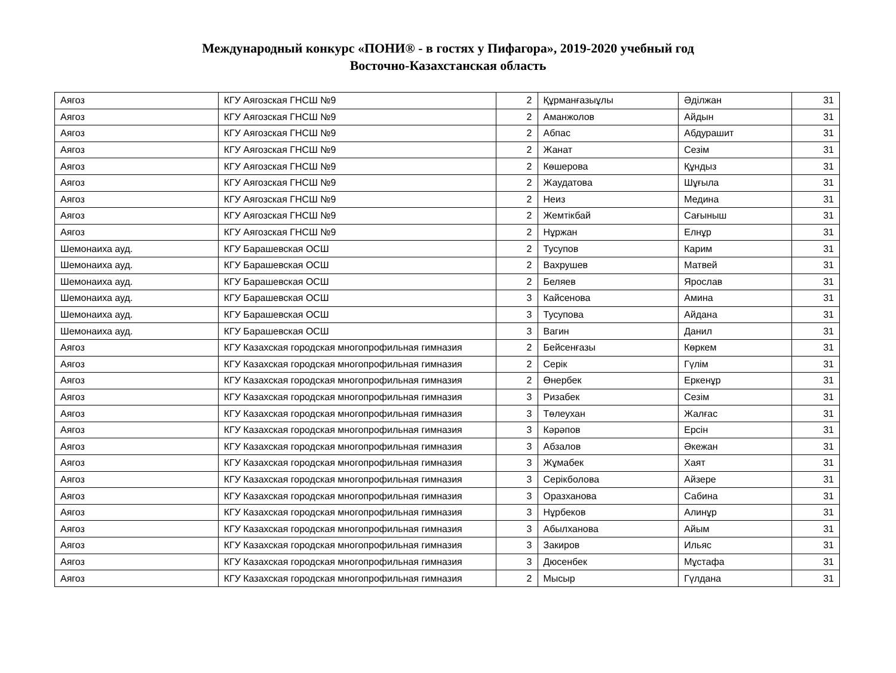Международный конкурс «ПОНИ® - в гостях у Пифагора», 2019-2020 учебный год
Восточно-Казахстанская область
| Аягоз | КГУ Аягозская ГНСШ №9 | 2 | Құрманғазыұлы | Әділжан | 31 |
| Аягоз | КГУ Аягозская ГНСШ №9 | 2 | Аманжолов | Айдын | 31 |
| Аягоз | КГУ Аягозская ГНСШ №9 | 2 | Абпас | Абдурашит | 31 |
| Аягоз | КГУ Аягозская ГНСШ №9 | 2 | Жанат | Сезім | 31 |
| Аягоз | КГУ Аягозская ГНСШ №9 | 2 | Көшерова | Құндыз | 31 |
| Аягоз | КГУ Аягозская ГНСШ №9 | 2 | Жаудатова | Шұғыла | 31 |
| Аягоз | КГУ Аягозская ГНСШ №9 | 2 | Неиз | Медина | 31 |
| Аягоз | КГУ Аягозская ГНСШ №9 | 2 | Жемтікбай | Сағыныш | 31 |
| Аягоз | КГУ Аягозская ГНСШ №9 | 2 | Нұржан | Елнұр | 31 |
| Шемонаиха ауд. | КГУ Барашевская ОСШ | 2 | Тусупов | Карим | 31 |
| Шемонаиха ауд. | КГУ Барашевская ОСШ | 2 | Вахрушев | Матвей | 31 |
| Шемонаиха ауд. | КГУ Барашевская ОСШ | 2 | Беляев | Ярослав | 31 |
| Шемонаиха ауд. | КГУ Барашевская ОСШ | 3 | Кайсенова | Амина | 31 |
| Шемонаиха ауд. | КГУ Барашевская ОСШ | 3 | Тусупова | Айдана | 31 |
| Шемонаиха ауд. | КГУ Барашевская ОСШ | 3 | Вагин | Данил | 31 |
| Аягоз | КГУ Казахская городская многопрофильная гимназия | 2 | Бейсенғазы | Көркем | 31 |
| Аягоз | КГУ Казахская городская многопрофильная гимназия | 2 | Серік | Гүлім | 31 |
| Аягоз | КГУ Казахская городская многопрофильная гимназия | 2 | Өнербек | Еркенұр | 31 |
| Аягоз | КГУ Казахская городская многопрофильная гимназия | 3 | Ризабек | Сезім | 31 |
| Аягоз | КГУ Казахская городская многопрофильная гимназия | 3 | Төлеухан | Жалғас | 31 |
| Аягоз | КГУ Казахская городская многопрофильная гимназия | 3 | Кәрәпов | Ерсін | 31 |
| Аягоз | КГУ Казахская городская многопрофильная гимназия | 3 | Абзалов | Әкежан | 31 |
| Аягоз | КГУ Казахская городская многопрофильная гимназия | 3 | Жұмабек | Хаят | 31 |
| Аягоз | КГУ Казахская городская многопрофильная гимназия | 3 | Серікболова | Айзере | 31 |
| Аягоз | КГУ Казахская городская многопрофильная гимназия | 3 | Оразханова | Сабина | 31 |
| Аягоз | КГУ Казахская городская многопрофильная гимназия | 3 | Нұрбеков | Алинұр | 31 |
| Аягоз | КГУ Казахская городская многопрофильная гимназия | 3 | Абылханова | Айым | 31 |
| Аягоз | КГУ Казахская городская многопрофильная гимназия | 3 | Закиров | Ильяс | 31 |
| Аягоз | КГУ Казахская городская многопрофильная гимназия | 3 | Дюсенбек | Мұстафа | 31 |
| Аягоз | КГУ Казахская городская многопрофильная гимназия | 2 | Мысыр | Гүлдана | 31 |